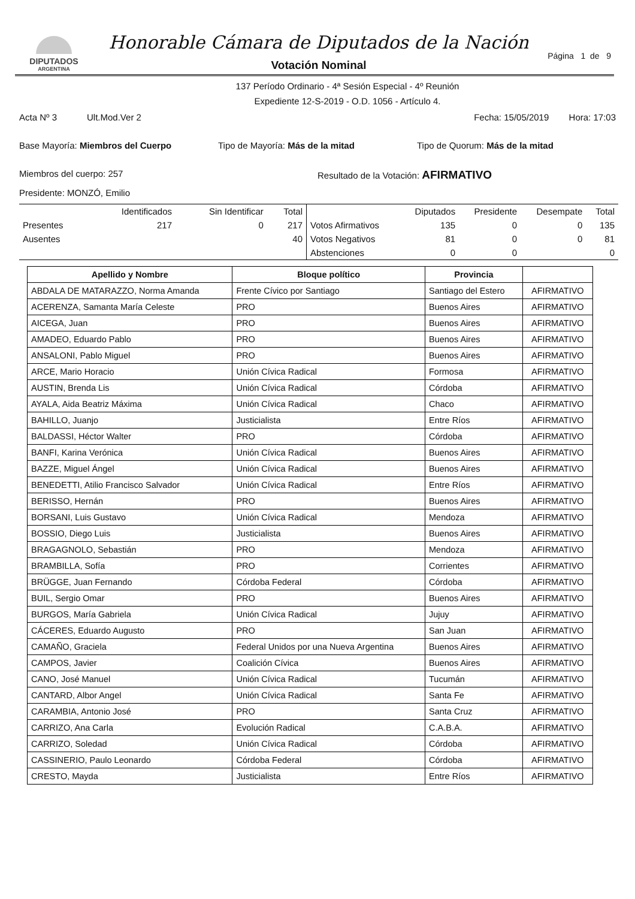DIPUTADOS
ARGENTINA
Honorable Cámara de Diputados de la Nación
Votación Nominal
Página 1 de 9
137 Período Ordinario - 4ª Sesión Especial - 4º Reunión
Expediente 12-S-2019 - O.D. 1056 - Artículo 4.
Acta Nº 3 Ult.Mod.Ver 2
Fecha: 15/05/2019 Hora: 17:03
Base Mayoría: Miembros del Cuerpo
Tipo de Mayoría: Más de la mitad
Tipo de Quorum: Más de la mitad
Miembros del cuerpo: 257 Resultado de la Votación: AFIRMATIVO
Presidente: MONZÓ, Emilio
| | Identificados | Sin Identificar | Total |
| --- | --- | --- | --- |
| Presentes | 217 | 0 | 217 |
| Ausentes | | | 40 |
| | Diputados | Presidente | Desempate | Total |
| --- | --- | --- | --- | --- |
| Votos Afirmativos | 135 | 0 | 0 | 135 |
| Votos Negativos | 81 | 0 | 0 | 81 |
| Abstenciones | 0 | 0 | | 0 |
| Apellido y Nombre | Bloque político | Provincia | |
| --- | --- | --- | --- |
| ABDALA DE MATARAZZO, Norma Amanda | Frente Cívico por Santiago | Santiago del Estero | AFIRMATIVO |
| ACERENZA, Samanta María Celeste | PRO | Buenos Aires | AFIRMATIVO |
| AICEGA, Juan | PRO | Buenos Aires | AFIRMATIVO |
| AMADEO, Eduardo Pablo | PRO | Buenos Aires | AFIRMATIVO |
| ANSALONI, Pablo Miguel | PRO | Buenos Aires | AFIRMATIVO |
| ARCE, Mario Horacio | Unión Cívica Radical | Formosa | AFIRMATIVO |
| AUSTIN, Brenda Lis | Unión Cívica Radical | Córdoba | AFIRMATIVO |
| AYALA, Aida Beatriz Máxima | Unión Cívica Radical | Chaco | AFIRMATIVO |
| BAHILLO, Juanjo | Justicialista | Entre Ríos | AFIRMATIVO |
| BALDASSI, Héctor Walter | PRO | Córdoba | AFIRMATIVO |
| BANFI, Karina Verónica | Unión Cívica Radical | Buenos Aires | AFIRMATIVO |
| BAZZE, Miguel Ángel | Unión Cívica Radical | Buenos Aires | AFIRMATIVO |
| BENEDETTI, Atilio Francisco Salvador | Unión Cívica Radical | Entre Ríos | AFIRMATIVO |
| BERISSO, Hernán | PRO | Buenos Aires | AFIRMATIVO |
| BORSANI, Luis Gustavo | Unión Cívica Radical | Mendoza | AFIRMATIVO |
| BOSSIO, Diego Luis | Justicialista | Buenos Aires | AFIRMATIVO |
| BRAGAGNOLO, Sebastián | PRO | Mendoza | AFIRMATIVO |
| BRAMBILLA, Sofía | PRO | Corrientes | AFIRMATIVO |
| BRÜGGE, Juan Fernando | Córdoba Federal | Córdoba | AFIRMATIVO |
| BUIL, Sergio Omar | PRO | Buenos Aires | AFIRMATIVO |
| BURGOS, María Gabriela | Unión Cívica Radical | Jujuy | AFIRMATIVO |
| CÁCERES, Eduardo Augusto | PRO | San Juan | AFIRMATIVO |
| CAMAÑO, Graciela | Federal Unidos por una Nueva Argentina | Buenos Aires | AFIRMATIVO |
| CAMPOS, Javier | Coalición Cívica | Buenos Aires | AFIRMATIVO |
| CANO, José Manuel | Unión Cívica Radical | Tucumán | AFIRMATIVO |
| CANTARD, Albor Angel | Unión Cívica Radical | Santa Fe | AFIRMATIVO |
| CARAMBIA, Antonio José | PRO | Santa Cruz | AFIRMATIVO |
| CARRIZO, Ana Carla | Evolución Radical | C.A.B.A. | AFIRMATIVO |
| CARRIZO, Soledad | Unión Cívica Radical | Córdoba | AFIRMATIVO |
| CASSINERIO, Paulo Leonardo | Córdoba Federal | Córdoba | AFIRMATIVO |
| CRESTO, Mayda | Justicialista | Entre Ríos | AFIRMATIVO |